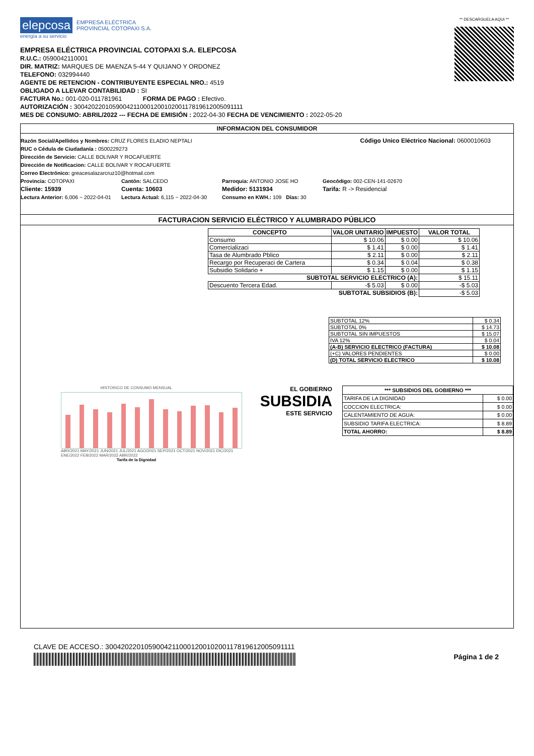elepcosa EMPRESA ELÉCTRICA
PROVINCIAL COTOPAXI S.A.
energía a su servicio
EMPRESA ELÉCTRICA PROVINCIAL COTOPAXI S.A. ELEPCOSA
R.U.C.: 0590042110001
DIR. MATRIZ: MARQUES DE MAENZA 5-44 Y QUIJANO Y ORDONEZ
TELEFONO: 032994440
AGENTE DE RETENCION - CONTRIBUYENTE ESPECIAL NRO.: 4519
OBLIGADO A LLEVAR CONTABILIDAD : SI
FACTURA No.: 001-020-011781961 FORMA DE PAGO : Efectivo.
AUTORIZACIÓN : 3004202201059004211000120010200117819612005091111
MES DE CONSUMO: ABRIL/2022 --- FECHA DE EMISIÓN : 2022-04-30 FECHA DE VENCIMIENTO : 2022-05-20
** DESCARGUELA AQUI **
INFORMACION DEL CONSUMIDOR
Código Unico Eléctrico Nacional: 0600010603
Razón Social/Apellidos y Nombres: CRUZ FLORES ELADIO NEPTALI
RUC o Cédula de Ciudadanía : 0500229273
Dirección de Servicio: CALLE BOLIVAR Y ROCAFUERTE
Dirección de Notificacion: CALLE BOLIVAR Y ROCAFUERTE
Correo Electrónico: greacesalazarcruz10@hotmail.com
Provincia: COTOPAXI Cantón: SALCEDO Parroquia: ANTONIO JOSE HO Geocódigo: 002-CEN-141-02670
Cliente: 15939 Cuenta: 10603 Medidor: 5131934 Tarifa: R -> Residencial
Lectura Anterior: 6,006 ~ 2022-04-01
Lectura Actual: 6,115 ~ 2022-04-30
Consumo en KWH.: 109 Días: 30
FACTURACION SERVICIO ELÉCTRICO Y ALUMBRADO PÚBLICO
| CONCEPTO | VALOR UNITARIO | IMPUESTO | VALOR TOTAL |
| --- | --- | --- | --- |
| Consumo | $ 10.06 | $ 0.00 | $ 10.06 |
| Comercializaci | $ 1.41 | $ 0.00 | $ 1.41 |
| Tasa de Alumbrado Pblico | $ 2.11 | $ 0.00 | $ 2.11 |
| Recargo por Recuperaci de Cartera | $ 0.34 | $ 0.04 | $ 0.38 |
| Subsidio Solidario + | $ 1.15 | $ 0.00 | $ 1.15 |
| SUBTOTAL SERVICIO ELECTRICO (A): | | | $ 15.11 |
| Descuento Tercera Edad. | -$ 5.03 | $ 0.00 | -$ 5.03 |
| SUBTOTAL SUBSIDIOS (B): | | | -$ 5.03 |
| SUBTOTAL 12% | $ 0.34 |
| SUBTOTAL 0% | $ 14.73 |
| SUBTOTAL SIN IMPUESTOS | $ 15.07 |
| IVA 12% | $ 0.04 |
| (A-B) SERVICIO ELECTRICO (FACTURA) | $ 10.08 |
| (+C) VALORES PENDIENTES | $ 0.00 |
| (D) TOTAL SERVICIO ELECTRICO | $ 10.08 |
HISTORICO DE CONSUMO MENSUAL
ABR/2021 MAY/2021 JUN/2021 JUL/2021 AGO/2021 SEP/2021 OCT/2021 NOV/2021 DIC/2021 ENE/2022 FEB/2022 MAR/2022 ABR/2022
Tarifa de la Dignidad
EL GOBIERNO
SUBSIDIA
ESTE SERVICIO
| *** SUBSIDIOS DEL GOBIERNO *** | |
| --- | --- |
| TARIFA DE LA DIGNIDAD | $ 0.00 |
| COCCION ELECTRICA: | $ 0.00 |
| CALENTAMIENTO DE AGUA: | $ 0.00 |
| SUBSIDIO TARIFA ELECTRICA: | $ 8.89 |
| TOTAL AHORRO: | $ 8.89 |
CLAVE DE ACCESO.: 3004202201059004211000120010200117819612005091111
Página 1 de 2